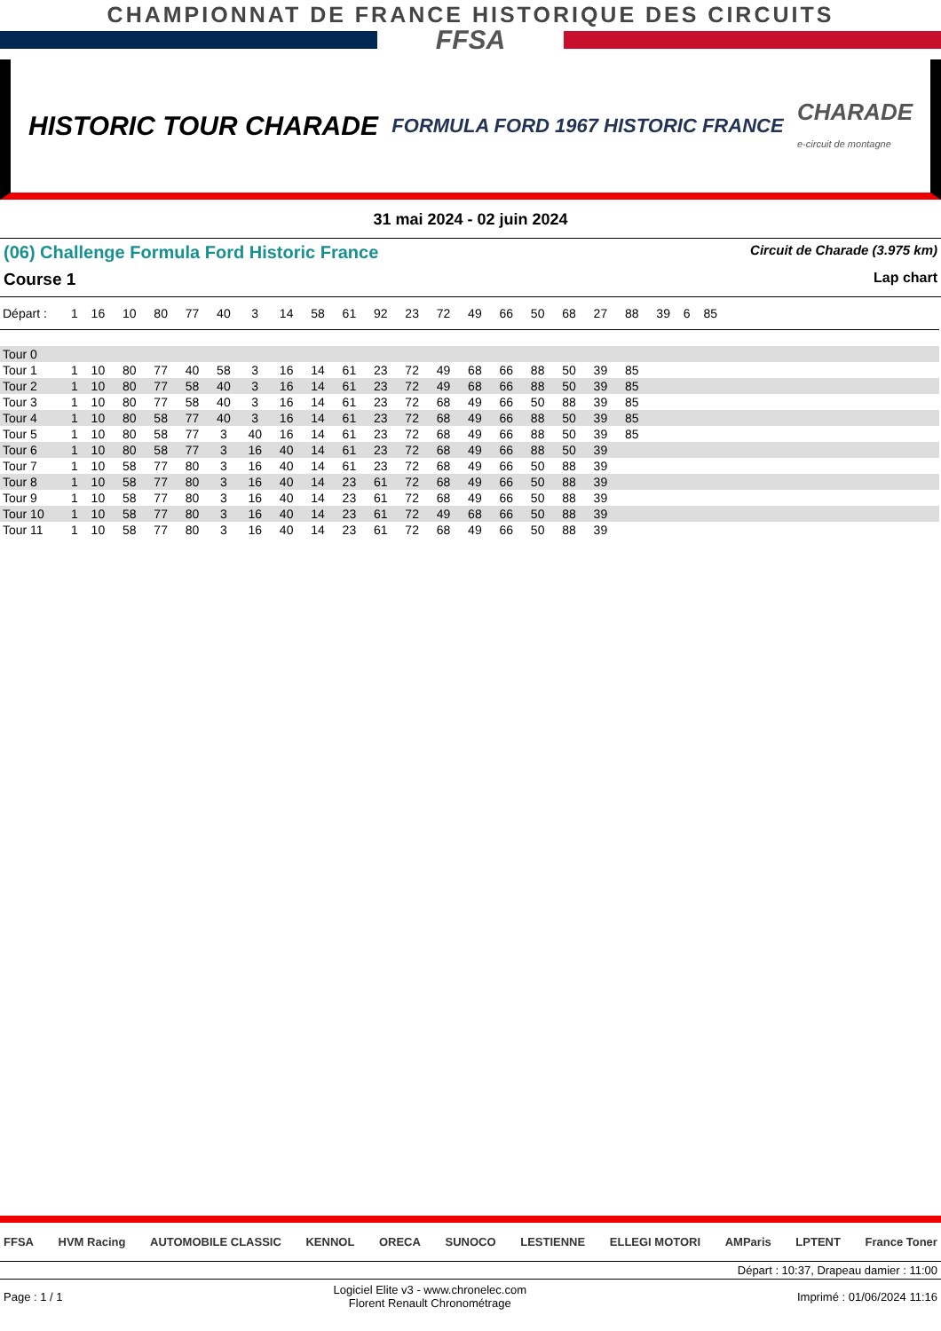CHAMPIONNAT DE FRANCE HISTORIQUE DES CIRCUITS
FFSA
HISTORIC TOUR CHARADE FORMULA FORD 1967 HISTORIC FRANCE CHARADE
e-circuit de montagne
31 mai 2024 - 02 juin 2024
(06) Challenge Formula Ford Historic France Circuit de Charade (3.975 km)
Course 1 Lap chart
| Départ : | 1 | 16 | 10 | 80 | 77 | 40 | 3 | 14 | 58 | 61 | 92 | 23 | 72 | 49 | 66 | 50 | 68 | 27 | 88 | 39 | 6 | 85 | |
| --- | --- | --- | --- | --- | --- | --- | --- | --- | --- | --- | --- | --- | --- | --- | --- | --- | --- | --- | --- | --- | --- | --- | --- |
| Tour 0 | | | | | | | | | | | | | | | | | | | | | | | |
| Tour 1 | 1 | 10 | 80 | 77 | 40 | 58 | 3 | 16 | 14 | 61 | 23 | 72 | 49 | 68 | 66 | 88 | 50 | 39 | 85 | | | | |
| Tour 2 | 1 | 10 | 80 | 77 | 58 | 40 | 3 | 16 | 14 | 61 | 23 | 72 | 49 | 68 | 66 | 88 | 50 | 39 | 85 | | | | |
| Tour 3 | 1 | 10 | 80 | 77 | 58 | 40 | 3 | 16 | 14 | 61 | 23 | 72 | 68 | 49 | 66 | 50 | 88 | 39 | 85 | | | | |
| Tour 4 | 1 | 10 | 80 | 58 | 77 | 40 | 3 | 16 | 14 | 61 | 23 | 72 | 68 | 49 | 66 | 88 | 50 | 39 | 85 | | | | |
| Tour 5 | 1 | 10 | 80 | 58 | 77 | 3 | 40 | 16 | 14 | 61 | 23 | 72 | 68 | 49 | 66 | 88 | 50 | 39 | 85 | | | | |
| Tour 6 | 1 | 10 | 80 | 58 | 77 | 3 | 16 | 40 | 14 | 61 | 23 | 72 | 68 | 49 | 66 | 88 | 50 | 39 | | | | | |
| Tour 7 | 1 | 10 | 58 | 77 | 80 | 3 | 16 | 40 | 14 | 61 | 23 | 72 | 68 | 49 | 66 | 50 | 88 | 39 | | | | | |
| Tour 8 | 1 | 10 | 58 | 77 | 80 | 3 | 16 | 40 | 14 | 23 | 61 | 72 | 68 | 49 | 66 | 50 | 88 | 39 | | | | | |
| Tour 9 | 1 | 10 | 58 | 77 | 80 | 3 | 16 | 40 | 14 | 23 | 61 | 72 | 68 | 49 | 66 | 50 | 88 | 39 | | | | | |
| Tour 10 | 1 | 10 | 58 | 77 | 80 | 3 | 16 | 40 | 14 | 23 | 61 | 72 | 49 | 68 | 66 | 50 | 88 | 39 | | | | | |
| Tour 11 | 1 | 10 | 58 | 77 | 80 | 3 | 16 | 40 | 14 | 23 | 61 | 72 | 68 | 49 | 66 | 50 | 88 | 39 | | | | | |
FFSA HVM Racing AUTOMOBILE CLASSIC KENNOL ORECA SUNOCO LESTIENNE ELLEGI MOTORI AMParis LPTENT France Toner
Départ : 10:37, Drapeau damier : 11:00
Page : 1 / 1 Logiciel Elite v3 - www.chronelec.com
Florent Renault Chronométrage Imprimé : 01/06/2024 11:16